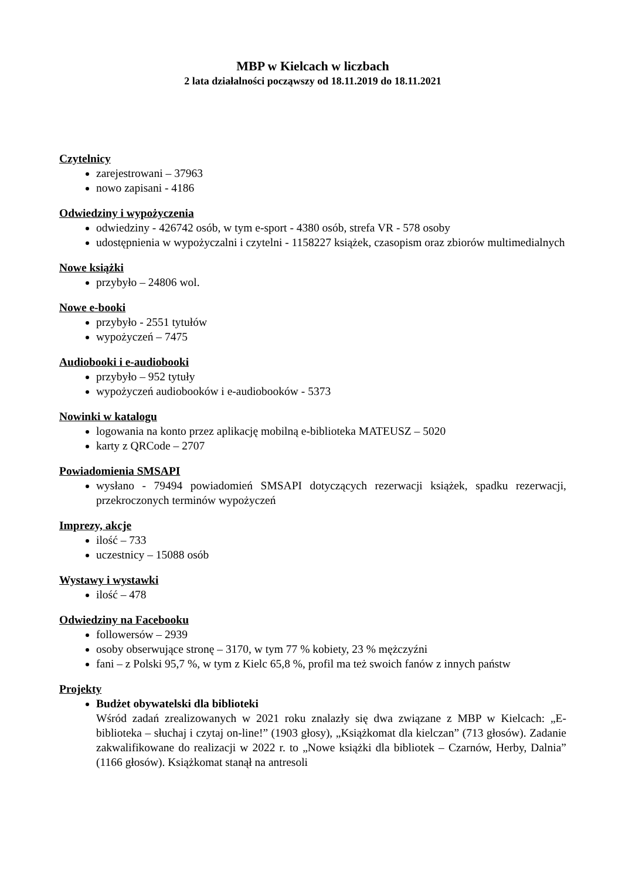MBP w Kielcach w liczbach
2 lata działalności począwszy od 18.11.2019 do 18.11.2021
Czytelnicy
zarejestrowani – 37963
nowo zapisani - 4186
Odwiedziny i wypożyczenia
odwiedziny - 426742 osób, w tym e-sport - 4380 osób, strefa VR - 578 osoby
udostępnienia w wypożyczalni i czytelni - 1158227 książek, czasopism oraz zbiorów multimedialnych
Nowe książki
przybyło – 24806 wol.
Nowe e-booki
przybyło - 2551 tytułów
wypożyczeń – 7475
Audiobooki i e-audiobooki
przybyło – 952 tytuły
wypożyczeń audiobooków i e-audiobooków - 5373
Nowinki w katalogu
logowania na konto przez aplikację mobilną e-biblioteka MATEUSZ – 5020
karty z QRCode – 2707
Powiadomienia SMSAPI
wysłano - 79494 powiadomień SMSAPI dotyczących rezerwacji książek, spadku rezerwacji, przekroczonych terminów wypożyczeń
Imprezy, akcje
ilość – 733
uczestnicy – 15088 osób
Wystawy i wystawki
ilość – 478
Odwiedziny na Facebooku
followersów – 2939
osoby obserwujące stronę – 3170, w tym 77 % kobiety, 23 % mężczyźni
fani – z Polski 95,7 %, w tym z Kielc 65,8 %, profil ma też swoich fanów z innych państw
Projekty
Budżet obywatelski dla biblioteki
Wśród zadań zrealizowanych w 2021 roku znalazły się dwa związane z MBP w Kielcach: „E-biblioteka – słuchaj i czytaj on-line!” (1903 głosy), „Książkomat dla kielczan” (713 głosów). Zadanie zakwalifikowane do realizacji w 2022 r. to „Nowe książki dla bibliotek – Czarnów, Herby, Dalnia” (1166 głosów). Książkomat stanął na antresoli